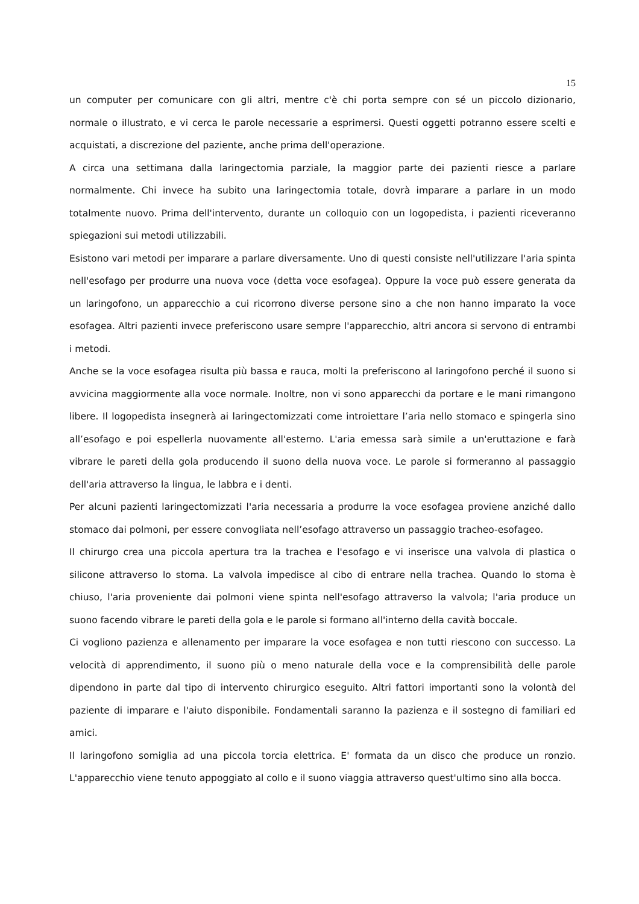15
un computer per comunicare con gli altri, mentre c'è chi porta sempre con sé un piccolo dizionario, normale o illustrato, e vi cerca le parole necessarie a esprimersi. Questi oggetti potranno essere scelti e acquistati, a discrezione del paziente, anche prima dell'operazione.
A circa una settimana dalla laringectomia parziale, la maggior parte dei pazienti riesce a parlare normalmente. Chi invece ha subito una laringectomia totale, dovrà imparare a parlare in un modo totalmente nuovo. Prima dell'intervento, durante un colloquio con un logopedista, i pazienti riceveranno spiegazioni sui metodi utilizzabili.
Esistono vari metodi per imparare a parlare diversamente. Uno di questi consiste nell'utilizzare l'aria spinta nell'esofago per produrre una nuova voce (detta voce esofagea). Oppure la voce può essere generata da un laringofono, un apparecchio a cui ricorrono diverse persone sino a che non hanno imparato la voce esofagea. Altri pazienti invece preferiscono usare sempre l'apparecchio, altri ancora si servono di entrambi i metodi.
Anche se la voce esofagea risulta più bassa e rauca, molti la preferiscono al laringofono perché il suono si avvicina maggiormente alla voce normale. Inoltre, non vi sono apparecchi da portare e le mani rimangono libere. Il logopedista insegnerà ai laringectomizzati come introiettare l’aria nello stomaco e spingerla sino all’esofago e poi espellerla nuovamente all'esterno. L'aria emessa sarà simile a un'eruttazione e farà vibrare le pareti della gola producendo il suono della nuova voce. Le parole si formeranno al passaggio dell'aria attraverso la lingua, le labbra e i denti.
Per alcuni pazienti laringectomizzati l'aria necessaria a produrre la voce esofagea proviene anziché dallo stomaco dai polmoni, per essere convogliata nell’esofago attraverso un passaggio tracheo-esofageo.
Il chirurgo crea una piccola apertura tra la trachea e l'esofago e vi inserisce una valvola di plastica o silicone attraverso lo stoma. La valvola impedisce al cibo di entrare nella trachea. Quando lo stoma è chiuso, l'aria proveniente dai polmoni viene spinta nell'esofago attraverso la valvola; l'aria produce un suono facendo vibrare le pareti della gola e le parole si formano all'interno della cavità boccale.
Ci vogliono pazienza e allenamento per imparare la voce esofagea e non tutti riescono con successo. La velocità di apprendimento, il suono più o meno naturale della voce e la comprensibilità delle parole dipendono in parte dal tipo di intervento chirurgico eseguito. Altri fattori importanti sono la volontà del paziente di imparare e l'aiuto disponibile. Fondamentali saranno la pazienza e il sostegno di familiari ed amici.
Il laringofono somiglia ad una piccola torcia elettrica. E' formata da un disco che produce un ronzio. L'apparecchio viene tenuto appoggiato al collo e il suono viaggia attraverso quest'ultimo sino alla bocca.